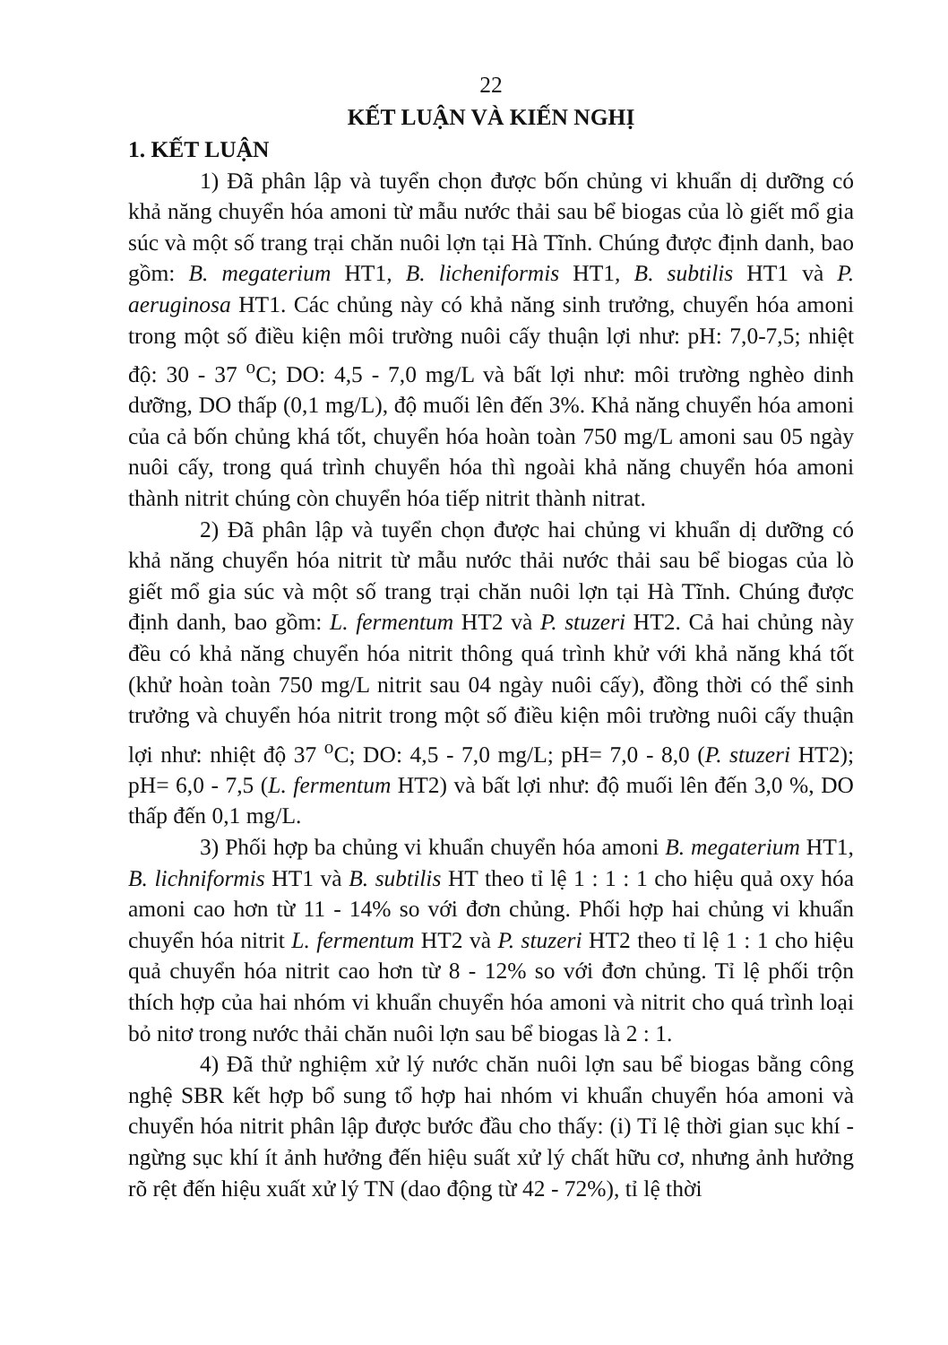22
KẾT LUẬN VÀ KIẾN NGHỊ
1. KẾT LUẬN
1) Đã phân lập và tuyển chọn được bốn chủng vi khuẩn dị dưỡng có khả năng chuyển hóa amoni từ mẫu nước thải sau bể biogas của lò giết mổ gia súc và một số trang trại chăn nuôi lợn tại Hà Tĩnh. Chúng được định danh, bao gồm: B. megaterium HT1, B. licheniformis HT1, B. subtilis HT1 và P. aeruginosa HT1. Các chủng này có khả năng sinh trưởng, chuyển hóa amoni trong một số điều kiện môi trường nuôi cấy thuận lợi như: pH: 7,0-7,5; nhiệt độ: 30 - 37 <sup>o</sup>C; DO: 4,5 - 7,0 mg/L và bất lợi như: môi trường nghèo dinh dưỡng, DO thấp (0,1 mg/L), độ muối lên đến 3%. Khả năng chuyển hóa amoni của cả bốn chủng khá tốt, chuyển hóa hoàn toàn 750 mg/L amoni sau 05 ngày nuôi cấy, trong quá trình chuyển hóa thì ngoài khả năng chuyển hóa amoni thành nitrit chúng còn chuyển hóa tiếp nitrit thành nitrat.
2) Đã phân lập và tuyển chọn được hai chủng vi khuẩn dị dưỡng có khả năng chuyển hóa nitrit từ mẫu nước thải nước thải sau bể biogas của lò giết mổ gia súc và một số trang trại chăn nuôi lợn tại Hà Tĩnh. Chúng được định danh, bao gồm: L. fermentum HT2 và P. stuzeri HT2. Cả hai chủng này đều có khả năng chuyển hóa nitrit thông quá trình khử với khả năng khá tốt (khử hoàn toàn 750 mg/L nitrit sau 04 ngày nuôi cấy), đồng thời có thể sinh trưởng và chuyển hóa nitrit trong một số điều kiện môi trường nuôi cấy thuận lợi như: nhiệt độ 37 <sup>o</sup>C; DO: 4,5 - 7,0 mg/L; pH= 7,0 - 8,0 (P. stuzeri HT2); pH= 6,0 - 7,5 (L. fermentum HT2) và bất lợi như: độ muối lên đến 3,0 %, DO thấp đến 0,1 mg/L.
3) Phối hợp ba chủng vi khuẩn chuyển hóa amoni B. megaterium HT1, B. lichniformis HT1 và B. subtilis HT theo tỉ lệ 1 : 1 : 1 cho hiệu quả oxy hóa amoni cao hơn từ 11 - 14% so với đơn chủng. Phối hợp hai chủng vi khuẩn chuyển hóa nitrit L. fermentum HT2 và P. stuzeri HT2 theo tỉ lệ 1 : 1 cho hiệu quả chuyển hóa nitrit cao hơn từ 8 - 12% so với đơn chủng. Tỉ lệ phối trộn thích hợp của hai nhóm vi khuẩn chuyển hóa amoni và nitrit cho quá trình loại bỏ nitơ trong nước thải chăn nuôi lợn sau bể biogas là 2 : 1.
4) Đã thử nghiệm xử lý nước chăn nuôi lợn sau bể biogas bằng công nghệ SBR kết hợp bổ sung tổ hợp hai nhóm vi khuẩn chuyển hóa amoni và chuyển hóa nitrit phân lập được bước đầu cho thấy: (i) Tỉ lệ thời gian sục khí - ngừng sục khí ít ảnh hưởng đến hiệu suất xử lý chất hữu cơ, nhưng ảnh hưởng rõ rệt đến hiệu xuất xử lý TN (dao động từ 42 - 72%), tỉ lệ thời